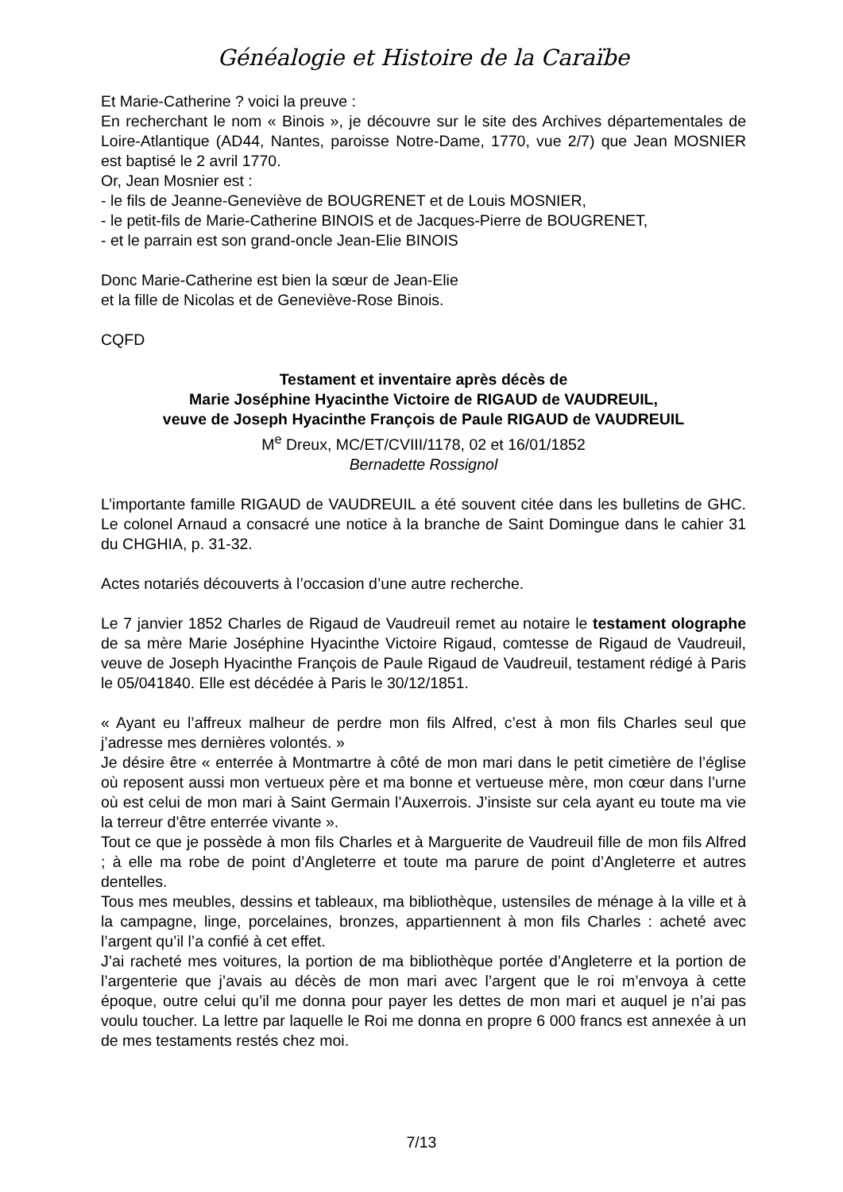Généalogie et Histoire de la Caraïbe
Et Marie-Catherine ? voici la preuve :
En recherchant le nom « Binois », je découvre sur le site des Archives départementales de Loire-Atlantique (AD44, Nantes, paroisse Notre-Dame, 1770, vue 2/7) que Jean MOSNIER est baptisé le 2 avril 1770.
Or, Jean Mosnier est :
- le fils de Jeanne-Geneviève de BOUGRENET et de Louis MOSNIER,
- le petit-fils de Marie-Catherine BINOIS et de Jacques-Pierre de BOUGRENET,
- et le parrain est son grand-oncle Jean-Elie BINOIS
Donc Marie-Catherine est bien la sœur de Jean-Elie
et la fille de Nicolas et de Geneviève-Rose Binois.
CQFD
Testament et inventaire après décès de
Marie Joséphine Hyacinthe Victoire de RIGAUD de VAUDREUIL,
veuve de Joseph Hyacinthe François de Paule RIGAUD de VAUDREUIL
M<sup>e</sup> Dreux, MC/ET/CVIII/1178, 02 et 16/01/1852
Bernadette Rossignol
L’importante famille RIGAUD de VAUDREUIL a été souvent citée dans les bulletins de GHC. Le colonel Arnaud a consacré une notice à la branche de Saint Domingue dans le cahier 31 du CHGHIA, p. 31-32.
Actes notariés découverts à l’occasion d’une autre recherche.
Le 7 janvier 1852 Charles de Rigaud de Vaudreuil remet au notaire le testament olographe de sa mère Marie Joséphine Hyacinthe Victoire Rigaud, comtesse de Rigaud de Vaudreuil, veuve de Joseph Hyacinthe François de Paule Rigaud de Vaudreuil, testament rédigé à Paris le 05/041840. Elle est décédée à Paris le 30/12/1851.
« Ayant eu l’affreux malheur de perdre mon fils Alfred, c’est à mon fils Charles seul que j’adresse mes dernières volontés. »
Je désire être « enterrée à Montmartre à côté de mon mari dans le petit cimetière de l’église où reposent aussi mon vertueux père et ma bonne et vertueuse mère, mon cœur dans l’urne où est celui de mon mari à Saint Germain l’Auxerrois. J’insiste sur cela ayant eu toute ma vie la terreur d’être enterrée vivante ».
Tout ce que je possède à mon fils Charles et à Marguerite de Vaudreuil fille de mon fils Alfred ; à elle ma robe de point d’Angleterre et toute ma parure de point d’Angleterre et autres dentelles.
Tous mes meubles, dessins et tableaux, ma bibliothèque, ustensiles de ménage à la ville et à la campagne, linge, porcelaines, bronzes, appartiennent à mon fils Charles : acheté avec l’argent qu’il l’a confié à cet effet.
J’ai racheté mes voitures, la portion de ma bibliothèque portée d’Angleterre et la portion de l’argenterie que j’avais au décès de mon mari avec l’argent que le roi m’envoya à cette époque, outre celui qu’il me donna pour payer les dettes de mon mari et auquel je n’ai pas voulu toucher. La lettre par laquelle le Roi me donna en propre 6 000 francs est annexée à un de mes testaments restés chez moi.
7/13